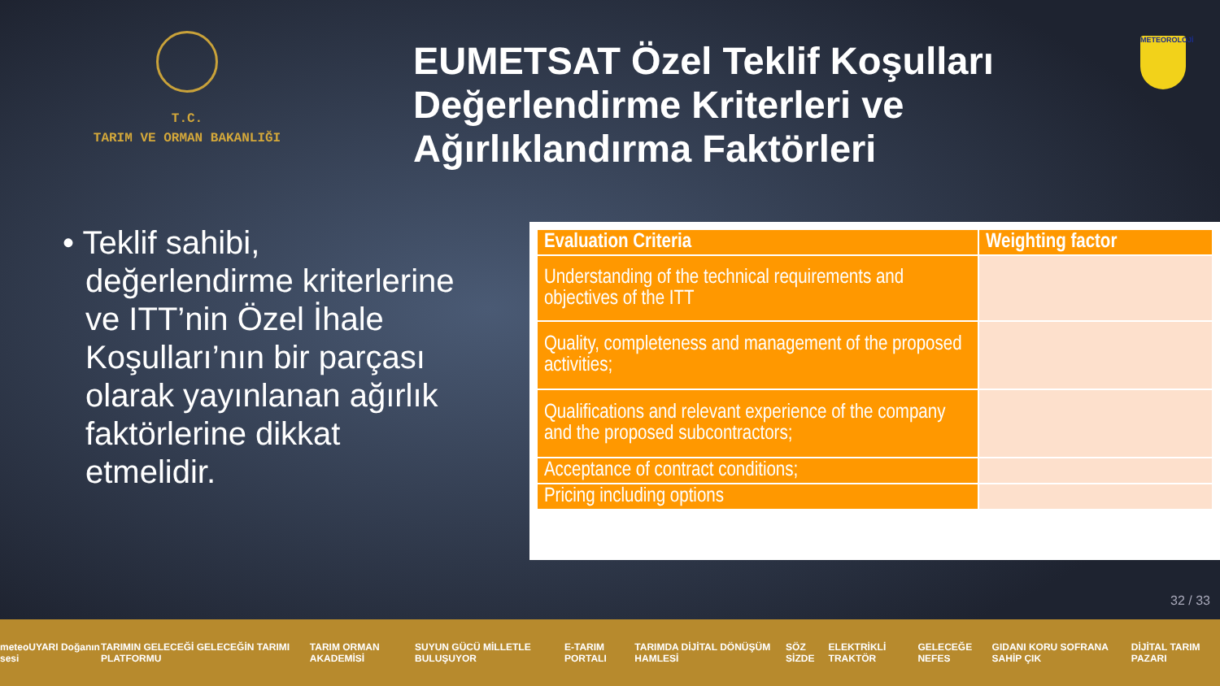T.C.
TARIM VE ORMAN BAKANLIĞI
EUMETSAT Özel Teklif Koşulları Değerlendirme Kriterleri ve Ağırlıklandırma Faktörleri
METEOROLOJİ
• Teklif sahibi, değerlendirme kriterlerine ve ITT’nin Özel İhale Koşulları’nın bir parçası olarak yayınlanan ağırlık faktörlerine dikkat etmelidir.
| Evaluation Criteria | Weighting factor |
| --- | --- |
| Understanding of the technical requirements and objectives of the ITT | |
| Quality, completeness and management of the proposed activities; | |
| Qualifications and relevant experience of the company and the proposed subcontractors; | |
| Acceptance of contract conditions; | |
| Pricing including options | |
32 / 33
meteoUYARI Doğanın sesi TARIMIN GELECEĞİ GELECEĞİN TARIMI PLATFORMU TARIM ORMAN AKADEMİSİ SUYUN GÜCÜ MİLLETLE BULUŞUYOR E-TARIM PORTALI TARIMDA DİJİTAL DÖNÜŞÜM HAMLESİ SÖZ SİZDE ELEKTRİKLİ TRAKTÖR GELECEĞE NEFES GIDANI KORU SOFRANA SAHİP ÇIK DİJİTAL TARIM PAZARI